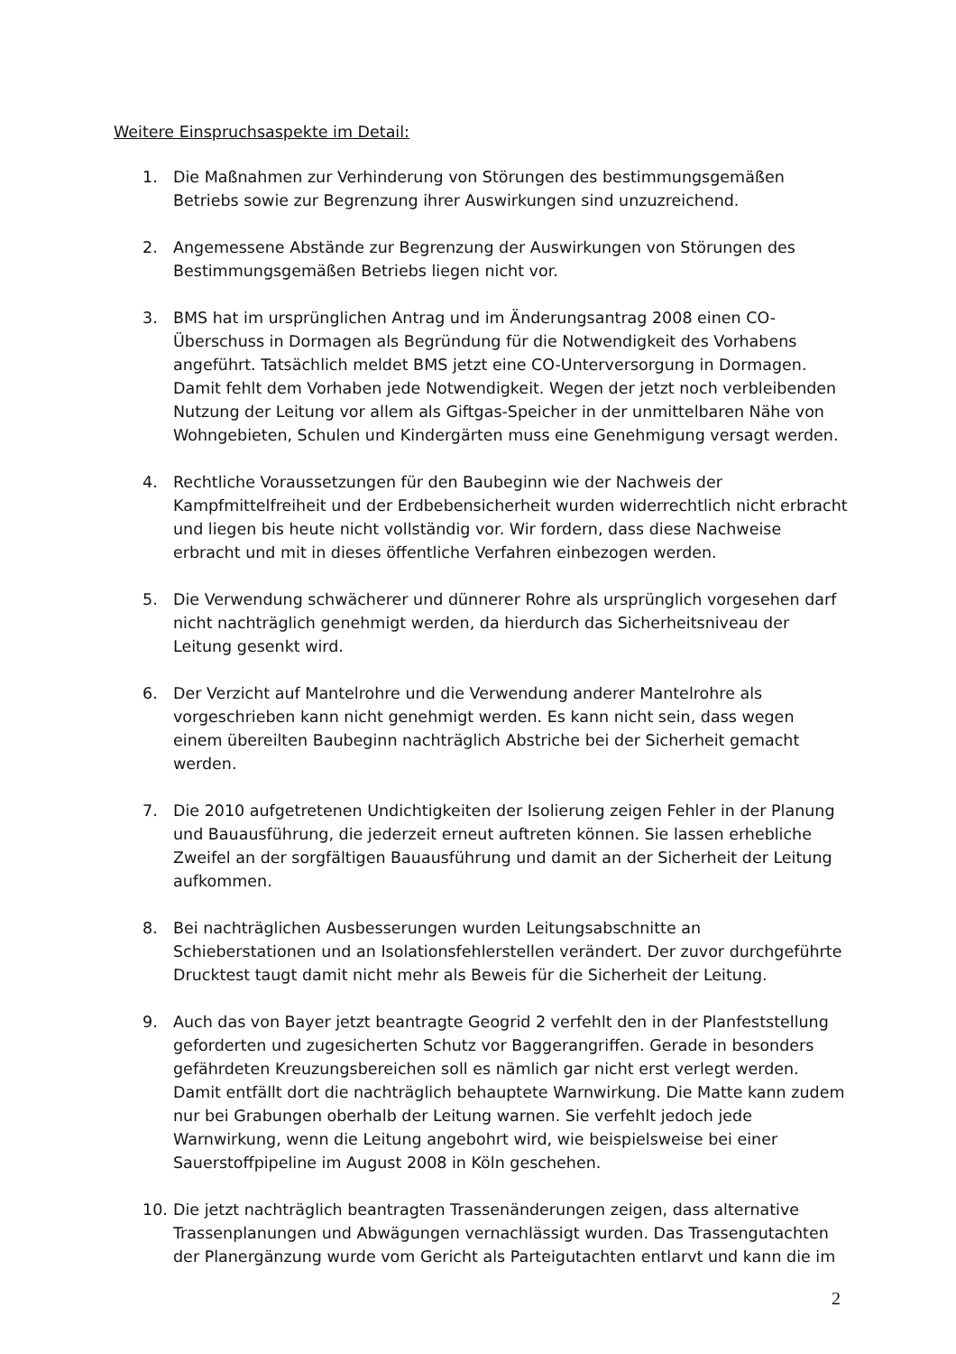Weitere Einspruchsaspekte im Detail:
1. Die Maßnahmen zur Verhinderung von Störungen des bestimmungsgemäßen Betriebs sowie zur Begrenzung ihrer Auswirkungen sind unzuzreichend.
2. Angemessene Abstände zur Begrenzung der Auswirkungen von Störungen des Bestimmungsgemäßen Betriebs liegen nicht vor.
3. BMS hat im ursprünglichen Antrag und im Änderungsantrag 2008 einen CO-Überschuss in Dormagen als Begründung für die Notwendigkeit des Vorhabens angeführt. Tatsächlich meldet BMS jetzt eine CO-Unterversorgung in Dormagen. Damit fehlt dem Vorhaben jede Notwendigkeit. Wegen der jetzt noch verbleibenden Nutzung der Leitung vor allem als Giftgas-Speicher in der unmittelbaren Nähe von Wohngebieten, Schulen und Kindergärten muss eine Genehmigung versagt werden.
4. Rechtliche Voraussetzungen für den Baubeginn wie der Nachweis der Kampfmittelfreiheit und der Erdbebensicherheit wurden widerrechtlich nicht erbracht und liegen bis heute nicht vollständig vor. Wir fordern, dass diese Nachweise erbracht und mit in dieses öffentliche Verfahren einbezogen werden.
5. Die Verwendung schwächerer und dünnerer Rohre als ursprünglich vorgesehen darf nicht nachträglich genehmigt werden, da hierdurch das Sicherheitsniveau der Leitung gesenkt wird.
6. Der Verzicht auf Mantelrohre und die Verwendung anderer Mantelrohre als vorgeschrieben kann nicht genehmigt werden. Es kann nicht sein, dass wegen einem übereilten Baubeginn nachträglich Abstriche bei der Sicherheit gemacht werden.
7. Die 2010 aufgetretenen Undichtigkeiten der Isolierung zeigen Fehler in der Planung und Bauausführung, die jederzeit erneut auftreten können. Sie lassen erhebliche Zweifel an der sorgfältigen Bauausführung und damit an der Sicherheit der Leitung aufkommen.
8. Bei nachträglichen Ausbesserungen wurden Leitungsabschnitte an Schieberstationen und an Isolationsfehlerstellen verändert. Der zuvor durchgeführte Drucktest taugt damit nicht mehr als Beweis für die Sicherheit der Leitung.
9. Auch das von Bayer jetzt beantragte Geogrid 2 verfehlt den in der Planfeststellung geforderten und zugesicherten Schutz vor Baggerangriffen. Gerade in besonders gefährdeten Kreuzungsbereichen soll es nämlich gar nicht erst verlegt werden. Damit entfällt dort die nachträglich behauptete Warnwirkung. Die Matte kann zudem nur bei Grabungen oberhalb der Leitung warnen. Sie verfehlt jedoch jede Warnwirkung, wenn die Leitung angebohrt wird, wie beispielsweise bei einer Sauerstoffpipeline im August 2008 in Köln geschehen.
10. Die jetzt nachträglich beantragten Trassenänderungen zeigen, dass alternative Trassenplanungen und Abwägungen vernachlässigt wurden. Das Trassengutachten der Planergänzung wurde vom Gericht als Parteigutachten entlarvt und kann die im
2